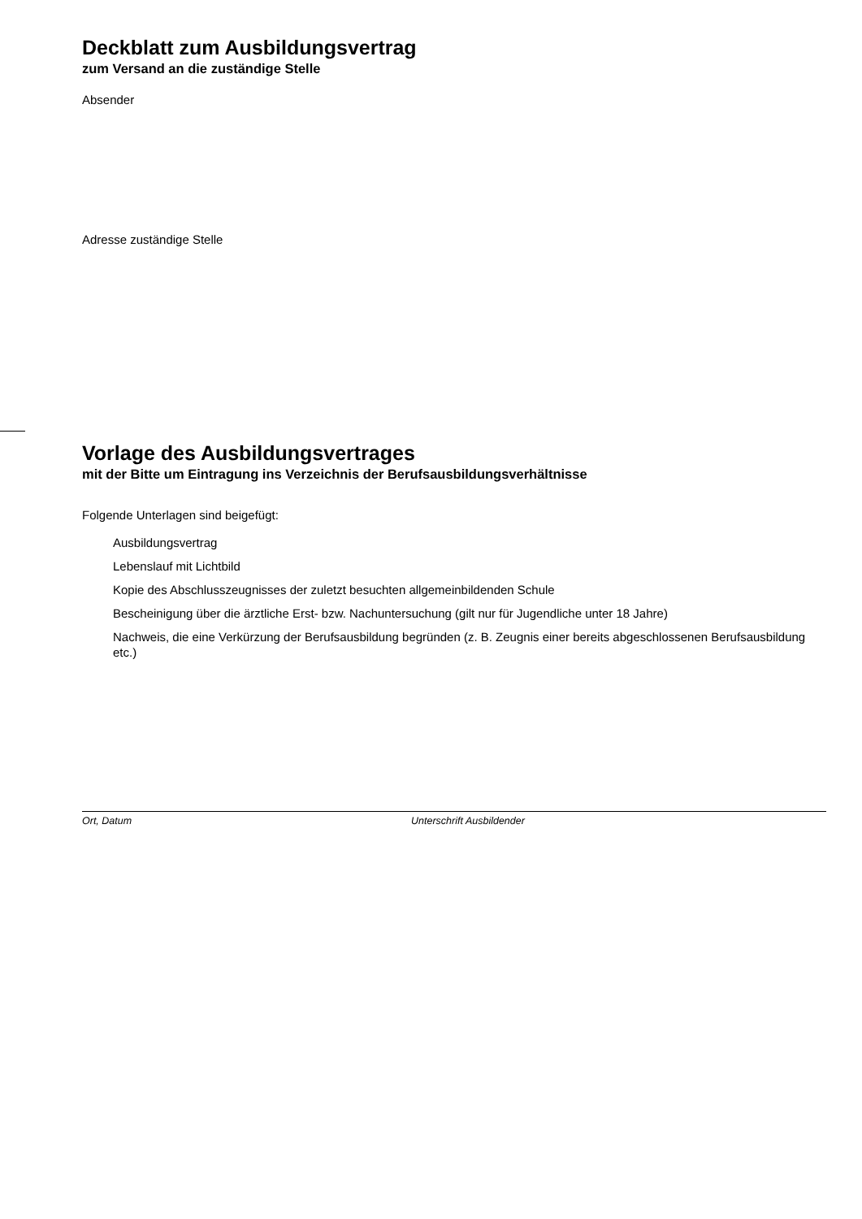Deckblatt zum Ausbildungsvertrag
zum Versand an die zuständige Stelle
Absender
Adresse zuständige Stelle
Vorlage des Ausbildungsvertrages
mit der Bitte um Eintragung ins Verzeichnis der Berufsausbildungsverhältnisse
Folgende Unterlagen sind beigefügt:
Ausbildungsvertrag
Lebenslauf mit Lichtbild
Kopie des Abschlusszeugnisses der zuletzt besuchten allgemeinbildenden Schule
Bescheinigung über die ärztliche Erst- bzw. Nachuntersuchung (gilt nur für Jugendliche unter 18 Jahre)
Nachweis, die eine Verkürzung der Berufsausbildung begründen (z. B. Zeugnis einer bereits abgeschlossenen Berufsausbildung etc.)
Ort, Datum Unterschrift Ausbildender